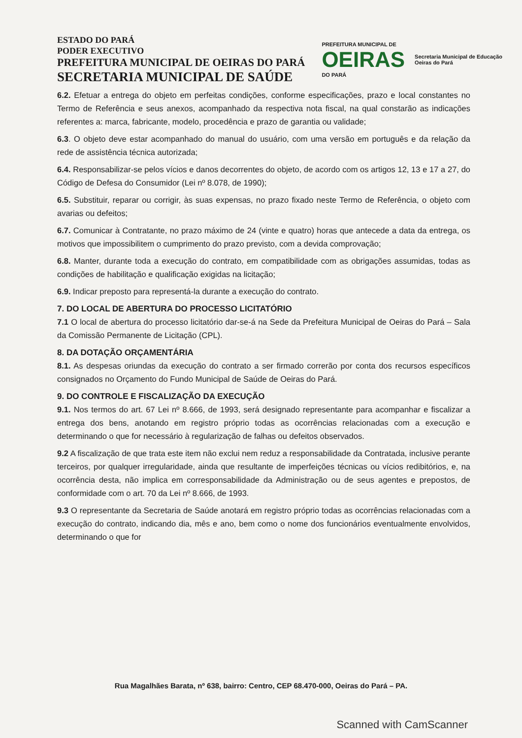ESTADO DO PARÁ
PODER EXECUTIVO
PREFEITURA MUNICIPAL DE OEIRAS DO PARÁ
SECRETARIA MUNICIPAL DE SAÚDE
PREFEITURA MUNICIPAL DE
OEIRAS
DO PARÁ
Secretaria Municipal de Educação
Oeiras do Pará
6.2. Efetuar a entrega do objeto em perfeitas condições, conforme especificações, prazo e local constantes no Termo de Referência e seus anexos, acompanhado da respectiva nota fiscal, na qual constarão as indicações referentes a: marca, fabricante, modelo, procedência e prazo de garantia ou validade;
6.3. O objeto deve estar acompanhado do manual do usuário, com uma versão em português e da relação da rede de assistência técnica autorizada;
6.4. Responsabilizar-se pelos vícios e danos decorrentes do objeto, de acordo com os artigos 12, 13 e 17 a 27, do Código de Defesa do Consumidor (Lei nº 8.078, de 1990);
6.5. Substituir, reparar ou corrigir, às suas expensas, no prazo fixado neste Termo de Referência, o objeto com avarias ou defeitos;
6.7. Comunicar à Contratante, no prazo máximo de 24 (vinte e quatro) horas que antecede a data da entrega, os motivos que impossibilitem o cumprimento do prazo previsto, com a devida comprovação;
6.8. Manter, durante toda a execução do contrato, em compatibilidade com as obrigações assumidas, todas as condições de habilitação e qualificação exigidas na licitação;
6.9. Indicar preposto para representá-la durante a execução do contrato.
7. DO LOCAL DE ABERTURA DO PROCESSO LICITATÓRIO
7.1 O local de abertura do processo licitatório dar-se-á na Sede da Prefeitura Municipal de Oeiras do Pará – Sala da Comissão Permanente de Licitação (CPL).
8. DA DOTAÇÃO ORÇAMENTÁRIA
8.1. As despesas oriundas da execução do contrato a ser firmado correrão por conta dos recursos específicos consignados no Orçamento do Fundo Municipal de Saúde de Oeiras do Pará.
9. DO CONTROLE E FISCALIZAÇÃO DA EXECUÇÃO
9.1. Nos termos do art. 67 Lei nº 8.666, de 1993, será designado representante para acompanhar e fiscalizar a entrega dos bens, anotando em registro próprio todas as ocorrências relacionadas com a execução e determinando o que for necessário à regularização de falhas ou defeitos observados.
9.2 A fiscalização de que trata este item não exclui nem reduz a responsabilidade da Contratada, inclusive perante terceiros, por qualquer irregularidade, ainda que resultante de imperfeições técnicas ou vícios redibitórios, e, na ocorrência desta, não implica em corresponsabilidade da Administração ou de seus agentes e prepostos, de conformidade com o art. 70 da Lei nº 8.666, de 1993.
9.3 O representante da Secretaria de Saúde anotará em registro próprio todas as ocorrências relacionadas com a execução do contrato, indicando dia, mês e ano, bem como o nome dos funcionários eventualmente envolvidos, determinando o que for
Rua Magalhães Barata, nº 638, bairro: Centro, CEP 68.470-000, Oeiras do Pará – PA.
Scanned with CamScanner